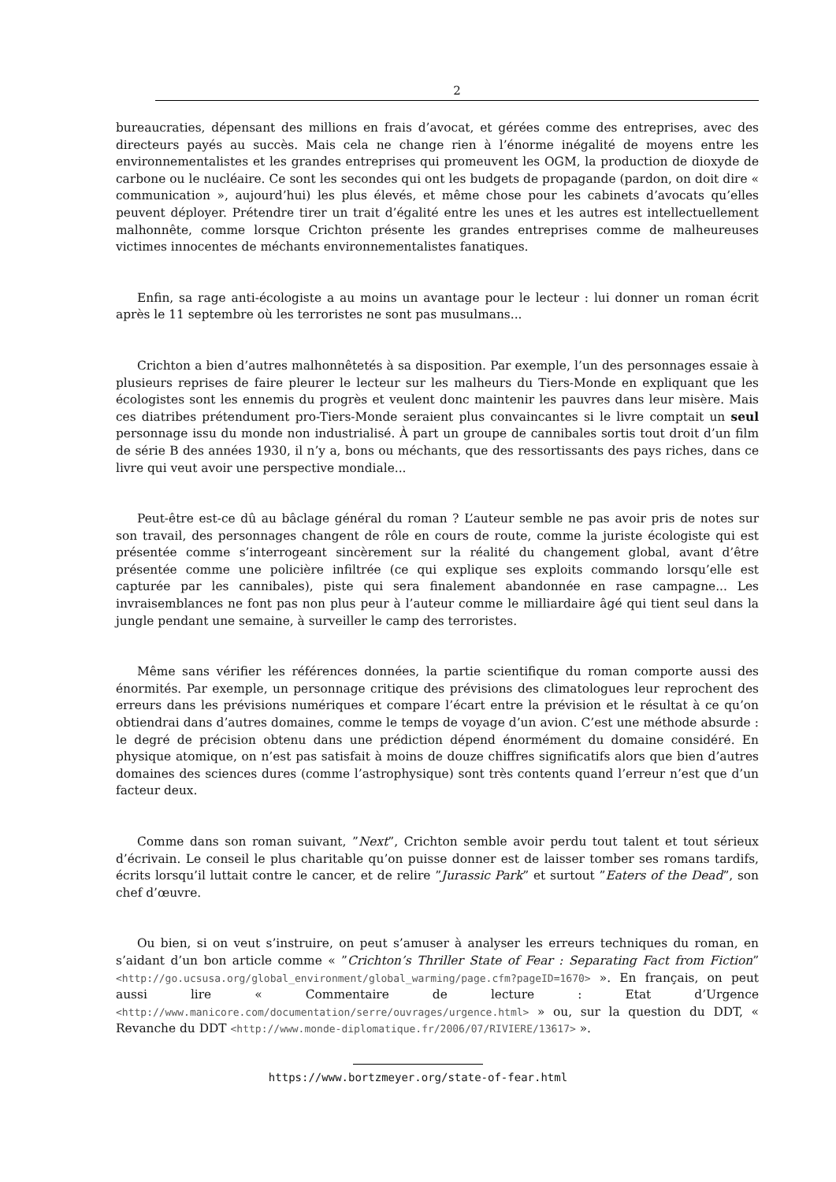2
bureaucraties, dépensant des millions en frais d’avocat, et gérées comme des entreprises, avec des directeurs payés au succès. Mais cela ne change rien à l’énorme inégalité de moyens entre les environnementalistes et les grandes entreprises qui promeuvent les OGM, la production de dioxyde de carbone ou le nucléaire. Ce sont les secondes qui ont les budgets de propagande (pardon, on doit dire « communication », aujourd’hui) les plus élevés, et même chose pour les cabinets d’avocats qu’elles peuvent déployer. Prétendre tirer un trait d’égalité entre les unes et les autres est intellectuellement malhonnête, comme lorsque Crichton présente les grandes entreprises comme de malheureuses victimes innocentes de méchants environnementalistes fanatiques.
Enfin, sa rage anti-écologiste a au moins un avantage pour le lecteur : lui donner un roman écrit après le 11 septembre où les terroristes ne sont pas musulmans...
Crichton a bien d’autres malhonnêtetés à sa disposition. Par exemple, l’un des personnages essaie à plusieurs reprises de faire pleurer le lecteur sur les malheurs du Tiers-Monde en expliquant que les écologistes sont les ennemis du progrès et veulent donc maintenir les pauvres dans leur misère. Mais ces diatribes prétendument pro-Tiers-Monde seraient plus convaincantes si le livre comptait un seul personnage issu du monde non industrialisé. À part un groupe de cannibales sortis tout droit d’un film de série B des années 1930, il n’y a, bons ou méchants, que des ressortissants des pays riches, dans ce livre qui veut avoir une perspective mondiale...
Peut-être est-ce dû au bâclage général du roman ? L’auteur semble ne pas avoir pris de notes sur son travail, des personnages changent de rôle en cours de route, comme la juriste écologiste qui est présentée comme s’interrogeant sincèrement sur la réalité du changement global, avant d’être présentée comme une policière infiltrée (ce qui explique ses exploits commando lorsqu’elle est capturée par les cannibales), piste qui sera finalement abandonnée en rase campagne... Les invraisemblances ne font pas non plus peur à l’auteur comme le milliardaire âgé qui tient seul dans la jungle pendant une semaine, à surveiller le camp des terroristes.
Même sans vérifier les références données, la partie scientifique du roman comporte aussi des énormités. Par exemple, un personnage critique des prévisions des climatologues leur reprochent des erreurs dans les prévisions numériques et compare l’écart entre la prévision et le résultat à ce qu’on obtiendrai dans d’autres domaines, comme le temps de voyage d’un avion. C’est une méthode absurde : le degré de précision obtenu dans une prédiction dépend énormément du domaine considéré. En physique atomique, on n’est pas satisfait à moins de douze chiffres significatifs alors que bien d’autres domaines des sciences dures (comme l’astrophysique) sont très contents quand l’erreur n’est que d’un facteur deux.
Comme dans son roman suivant, ”Next”, Crichton semble avoir perdu tout talent et tout sérieux d’écrivain. Le conseil le plus charitable qu’on puisse donner est de laisser tomber ses romans tardifs, écrits lorsqu’il luttait contre le cancer, et de relire ”Jurassic Park” et surtout ”Eaters of the Dead”, son chef d’œuvre.
Ou bien, si on veut s’instruire, on peut s’amuser à analyser les erreurs techniques du roman, en s’aidant d’un bon article comme « ”Crichton’s Thriller State of Fear : Separating Fact from Fiction” <http://go.ucsusa.org/global_environment/global_warming/page.cfm?pageID=1670> ». En français, on peut aussi lire « Commentaire de lecture : Etat d’Urgence <http://www.manicore.com/documentation/serre/ouvrages/urgence.html> » ou, sur la question du DDT, « Revanche du DDT <http://www.monde-diplomatique.fr/2006/07/RIVIERE/13617> ».
https://www.bortzmeyer.org/state-of-fear.html